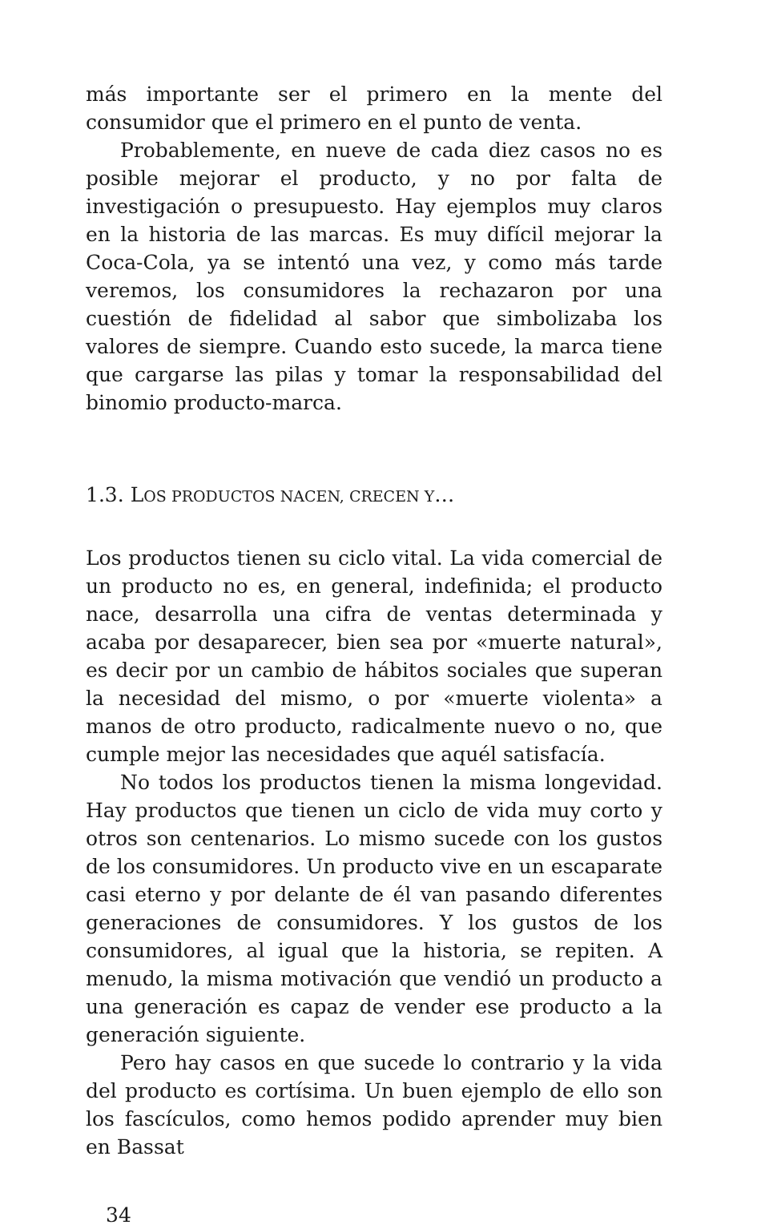más importante ser el primero en la mente del consumidor que el primero en el punto de venta.
Probablemente, en nueve de cada diez casos no es posible mejorar el producto, y no por falta de investigación o presupuesto. Hay ejemplos muy claros en la historia de las marcas. Es muy difícil mejorar la Coca-Cola, ya se intentó una vez, y como más tarde veremos, los consumidores la rechazaron por una cuestión de fidelidad al sabor que simbolizaba los valores de siempre. Cuando esto sucede, la marca tiene que cargarse las pilas y tomar la responsabilidad del binomio producto-marca.
1.3. LOS PRODUCTOS NACEN, CRECEN Y…
Los productos tienen su ciclo vital. La vida comercial de un producto no es, en general, indefinida; el producto nace, desarrolla una cifra de ventas determinada y acaba por desaparecer, bien sea por «muerte natural», es decir por un cambio de hábitos sociales que superan la necesidad del mismo, o por «muerte violenta» a manos de otro producto, radicalmente nuevo o no, que cumple mejor las necesidades que aquél satisfacía.
No todos los productos tienen la misma longevidad. Hay productos que tienen un ciclo de vida muy corto y otros son centenarios. Lo mismo sucede con los gustos de los consumidores. Un producto vive en un escaparate casi eterno y por delante de él van pasando diferentes generaciones de consumidores. Y los gustos de los consumidores, al igual que la historia, se repiten. A menudo, la misma motivación que vendió un producto a una generación es capaz de vender ese producto a la generación siguiente.
Pero hay casos en que sucede lo contrario y la vida del producto es cortísima. Un buen ejemplo de ello son los fascículos, como hemos podido aprender muy bien en Bassat
34